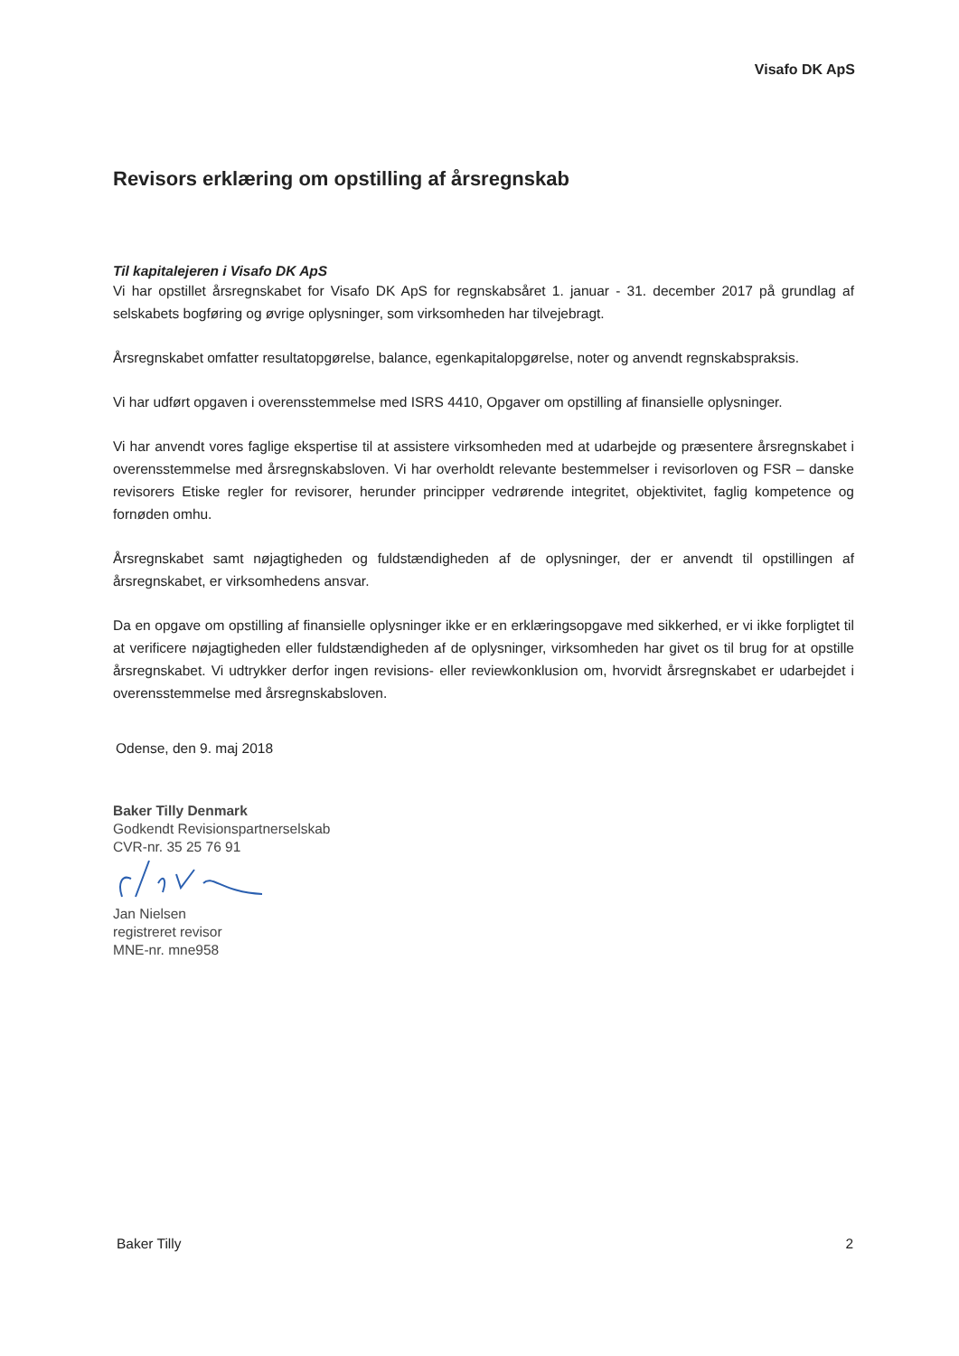Visafo DK ApS
Revisors erklæring om opstilling af årsregnskab
Til kapitalejeren i Visafo DK ApS
Vi har opstillet årsregnskabet for Visafo DK ApS for regnskabsåret 1. januar - 31. december 2017 på grundlag af selskabets bogføring og øvrige oplysninger, som virksomheden har tilvejebragt.
Årsregnskabet omfatter resultatopgørelse, balance, egenkapitalopgørelse, noter og anvendt regnskabspraksis.
Vi har udført opgaven i overensstemmelse med ISRS 4410, Opgaver om opstilling af finansielle oplysninger.
Vi har anvendt vores faglige ekspertise til at assistere virksomheden med at udarbejde og præsentere årsregnskabet i overensstemmelse med årsregnskabsloven. Vi har overholdt relevante bestemmelser i revisorloven og FSR – danske revisorers Etiske regler for revisorer, herunder principper vedrørende integritet, objektivitet, faglig kompetence og fornøden omhu.
Årsregnskabet samt nøjagtigheden og fuldstændigheden af de oplysninger, der er anvendt til opstillingen af årsregnskabet, er virksomhedens ansvar.
Da en opgave om opstilling af finansielle oplysninger ikke er en erklæringsopgave med sikkerhed, er vi ikke forpligtet til at verificere nøjagtigheden eller fuldstændigheden af de oplysninger, virksomheden har givet os til brug for at opstille årsregnskabet. Vi udtrykker derfor ingen revisions- eller reviewkonklusion om, hvorvidt årsregnskabet er udarbejdet i overensstemmelse med årsregnskabsloven.
Odense, den 9. maj 2018
Baker Tilly Denmark
Godkendt Revisionspartnerselskab
CVR-nr. 35 25 76 91
Jan Nielsen
registreret revisor
MNE-nr. mne958
Baker Tilly 2